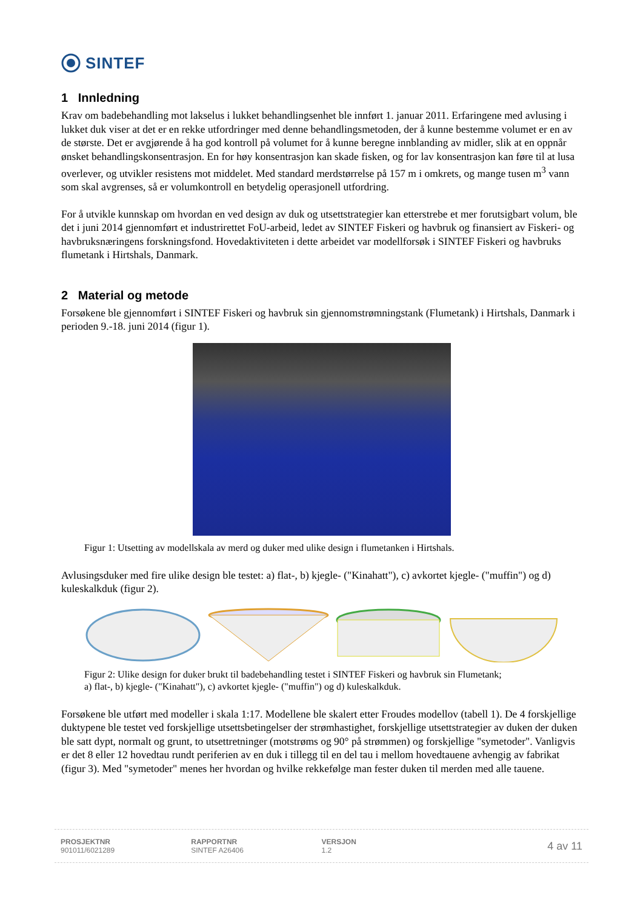SINTEF
1 Innledning
Krav om badebehandling mot lakselus i lukket behandlingsenhet ble innført 1. januar 2011. Erfaringene med avlusing i lukket duk viser at det er en rekke utfordringer med denne behandlingsmetoden, der å kunne bestemme volumet er en av de største. Det er avgjørende å ha god kontroll på volumet for å kunne beregne innblanding av midler, slik at en oppnår ønsket behandlingskonsentrasjon. En for høy konsentrasjon kan skade fisken, og for lav konsentrasjon kan føre til at lusa overlever, og utvikler resistens mot middelet. Med standard merdstørrelse på 157 m i omkrets, og mange tusen m<sup>3</sup> vann som skal avgrenses, så er volumkontroll en betydelig operasjonell utfordring.
For å utvikle kunnskap om hvordan en ved design av duk og utsettstrategier kan etterstrebe et mer forutsigbart volum, ble det i juni 2014 gjennomført et industrirettet FoU-arbeid, ledet av SINTEF Fiskeri og havbruk og finansiert av Fiskeri- og havbruksnæringens forskningsfond. Hovedaktiviteten i dette arbeidet var modellforsøk i SINTEF Fiskeri og havbruks flumetank i Hirtshals, Danmark.
2 Material og metode
Forsøkene ble gjennomført i SINTEF Fiskeri og havbruk sin gjennomstrømningstank (Flumetank) i Hirtshals, Danmark i perioden 9.-18. juni 2014 (figur 1).
Figur 1: Utsetting av modellskala av merd og duker med ulike design i flumetanken i Hirtshals.
Avlusingsduker med fire ulike design ble testet: a) flat-, b) kjegle- ("Kinahatt"), c) avkortet kjegle- ("muffin") og d) kuleskalkduk (figur 2).
Figur 2: Ulike design for duker brukt til badebehandling testet i SINTEF Fiskeri og havbruk sin Flumetank;
a) flat-, b) kjegle- ("Kinahatt"), c) avkortet kjegle- ("muffin") og d) kuleskalkduk.
Forsøkene ble utført med modeller i skala 1:17. Modellene ble skalert etter Froudes modellov (tabell 1). De 4 forskjellige duktypene ble testet ved forskjellige utsettsbetingelser der strømhastighet, forskjellige utsettstrategier av duken der duken ble satt dypt, normalt og grunt, to utsettretninger (motstrøms og 90° på strømmen) og forskjellige "symetoder". Vanligvis er det 8 eller 12 hovedtau rundt periferien av en duk i tillegg til en del tau i mellom hovedtauene avhengig av fabrikat (figur 3). Med "symetoder" menes her hvordan og hvilke rekkefølge man fester duken til merden med alle tauene.
PROSJEKTNR
901011/6021289
RAPPORTNR
SINTEF A26406
VERSJON
1.2
4 av 11